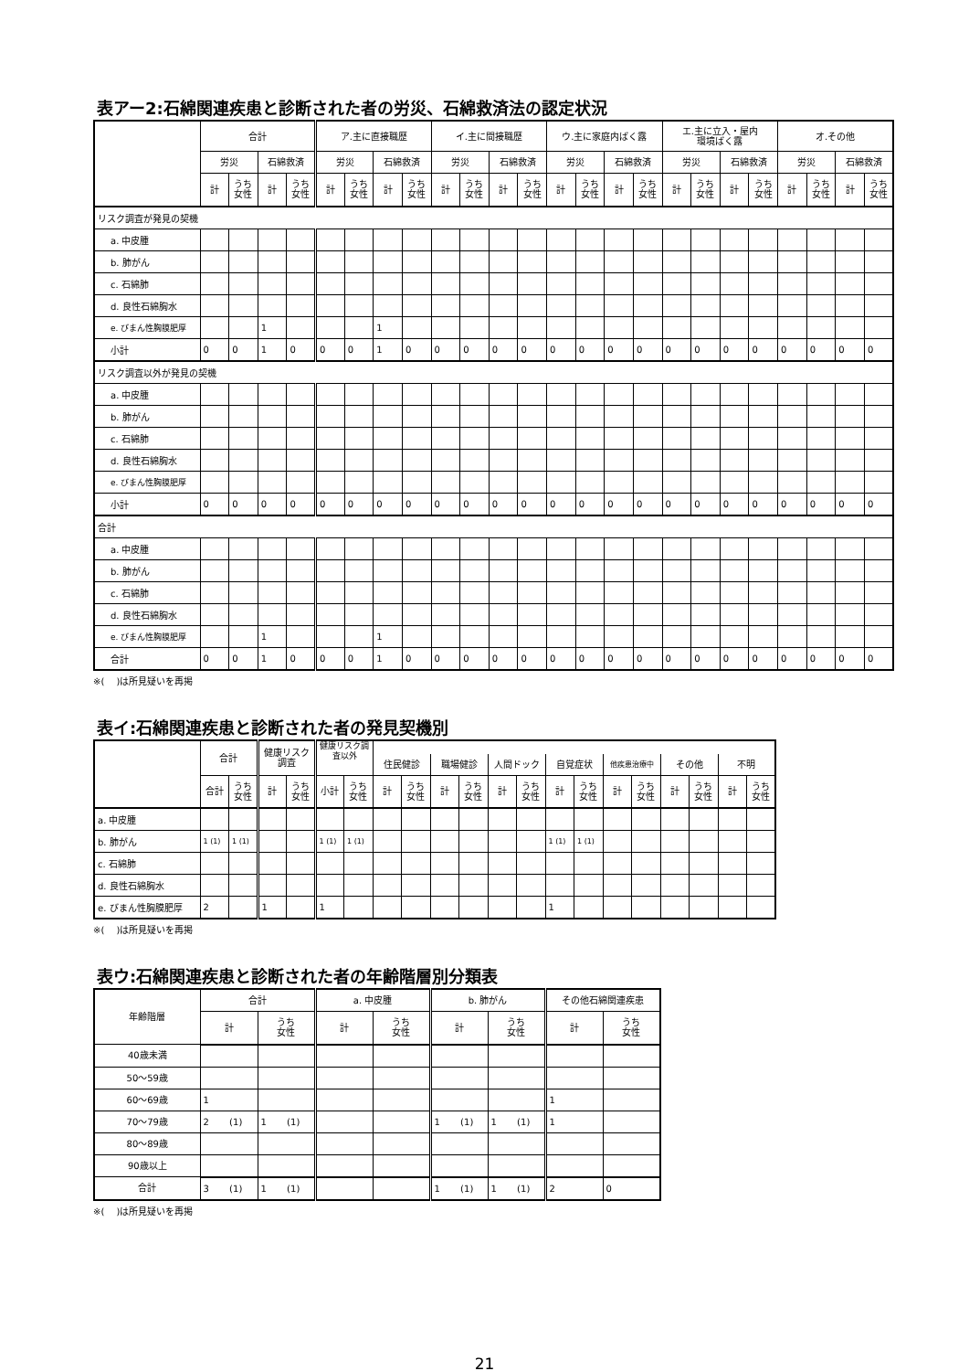表アー2:石綿関連疾患と診断された者の労災、石綿救済法の認定状況
| | 合計 | | | | ア.主に直接職歴 | | | | イ.主に間接職歴 | | | | ウ.主に家庭内ばく露 | | | | エ.主に立入・屋内 環境ばく露 | | | | オ.その他 | | | |
| --- | --- | --- | --- | --- | --- | --- | --- | --- | --- | --- | --- | --- | --- | --- | --- | --- | --- | --- | --- | --- | --- | --- | --- | --- |
| | 労災 | | 石綿救済 | | 労災 | | 石綿救済 | | 労災 | | 石綿救済 | | 労災 | | 石綿救済 | | 労災 | | 石綿救済 | | 労災 | | 石綿救済 | |
| | 計 | うち 女性 | 計 | うち 女性 | 計 | うち 女性 | 計 | うち 女性 | 計 | うち 女性 | 計 | うち 女性 | 計 | うち 女性 | 計 | うち 女性 | 計 | うち 女性 | 計 | うち 女性 | 計 | うち 女性 | 計 | うち 女性 |
| リスク調査が発見の契機 | | | | | | | | | | | | | | | | | | | | | | | | |
| a. 中皮腫 | | | | | | | | | | | | | | | | | | | | | | | | |
| b. 肺がん | | | | | | | | | | | | | | | | | | | | | | | | |
| c. 石綿肺 | | | | | | | | | | | | | | | | | | | | | | | | |
| d. 良性石綿胸水 | | | | | | | | | | | | | | | | | | | | | | | | |
| e. びまん性胸膜肥厚 | | | 1 | | | | 1 | | | | | | | | | | | | | | | | | |
| 小計 | 0 | 0 | 1 | 0 | 0 | 0 | 1 | 0 | 0 | 0 | 0 | 0 | 0 | 0 | 0 | 0 | 0 | 0 | 0 | 0 | 0 | 0 | 0 | 0 |
| リスク調査以外が発見の契機 | | | | | | | | | | | | | | | | | | | | | | | | |
| a. 中皮腫 | | | | | | | | | | | | | | | | | | | | | | | | |
| b. 肺がん | | | | | | | | | | | | | | | | | | | | | | | | |
| c. 石綿肺 | | | | | | | | | | | | | | | | | | | | | | | | |
| d. 良性石綿胸水 | | | | | | | | | | | | | | | | | | | | | | | | |
| e. びまん性胸膜肥厚 | | | | | | | | | | | | | | | | | | | | | | | | |
| 小計 | 0 | 0 | 0 | 0 | 0 | 0 | 0 | 0 | 0 | 0 | 0 | 0 | 0 | 0 | 0 | 0 | 0 | 0 | 0 | 0 | 0 | 0 | 0 | 0 |
| 合計 | | | | | | | | | | | | | | | | | | | | | | | | |
| a. 中皮腫 | | | | | | | | | | | | | | | | | | | | | | | | |
| b. 肺がん | | | | | | | | | | | | | | | | | | | | | | | | |
| c. 石綿肺 | | | | | | | | | | | | | | | | | | | | | | | | |
| d. 良性石綿胸水 | | | | | | | | | | | | | | | | | | | | | | | | |
| e. びまん性胸膜肥厚 | | | 1 | | | | 1 | | | | | | | | | | | | | | | | | |
| 合計 | 0 | 0 | 1 | 0 | 0 | 0 | 1 | 0 | 0 | 0 | 0 | 0 | 0 | 0 | 0 | 0 | 0 | 0 | 0 | 0 | 0 | 0 | 0 | 0 |
※(　 )は所見疑いを再掲
表イ:石綿関連疾患と診断された者の発見契機別
| | 合計 | | 健康リスク 調査 | | 健康リスク調 査以外 | | | | | | | | | | | | | | | |
| --- | --- | --- | --- | --- | --- | --- | --- | --- | --- | --- | --- | --- | --- | --- | --- | --- | --- | --- | --- | --- |
| | | | | | | | 住民健診 | | 職場健診 | | 人間ドック | | 自覚症状 | | 他疾患治療中 | | その他 | | 不明 | |
| | 合計 | うち 女性 | 計 | うち 女性 | 小計 | うち 女性 | 計 | うち 女性 | 計 | うち 女性 | 計 | うち 女性 | 計 | うち 女性 | 計 | うち 女性 | 計 | うち 女性 | 計 | うち 女性 |
| a. 中皮腫 | | | | | | | | | | | | | | | | | | | | |
| b. 肺がん | 1 (1) | 1 (1) | | | 1 (1) | 1 (1) | | | | | | | 1 (1) | 1 (1) | | | | | | |
| c. 石綿肺 | | | | | | | | | | | | | | | | | | | | |
| d. 良性石綿胸水 | | | | | | | | | | | | | | | | | | | | |
| e. びまん性胸膜肥厚 | 2 | | 1 | | 1 | | | | | | | | 1 | | | | | | | |
※(　 )は所見疑いを再掲
表ウ:石綿関連疾患と診断された者の年齢階層別分類表
| 年齢階層 | 合計 | | a. 中皮腫 | | b. 肺がん | | その他石綿関連疾患 | |
| --- | --- | --- | --- | --- | --- | --- | --- | --- |
| | 計 | うち 女性 | 計 | うち 女性 | 計 | うち 女性 | 計 | うち 女性 |
| 40歳未満 | | | | | | | | |
| 50～59歳 | | | | | | | | |
| 60～69歳 | 1 | | | | | | 1 | |
| 70～79歳 | 2 (1) | 1 (1) | | | 1 (1) | 1 (1) | 1 | |
| 80～89歳 | | | | | | | | |
| 90歳以上 | | | | | | | | |
| 合計 | 3 (1) | 1 (1) | | | 1 (1) | 1 (1) | 2 | 0 |
※(　 )は所見疑いを再掲
21